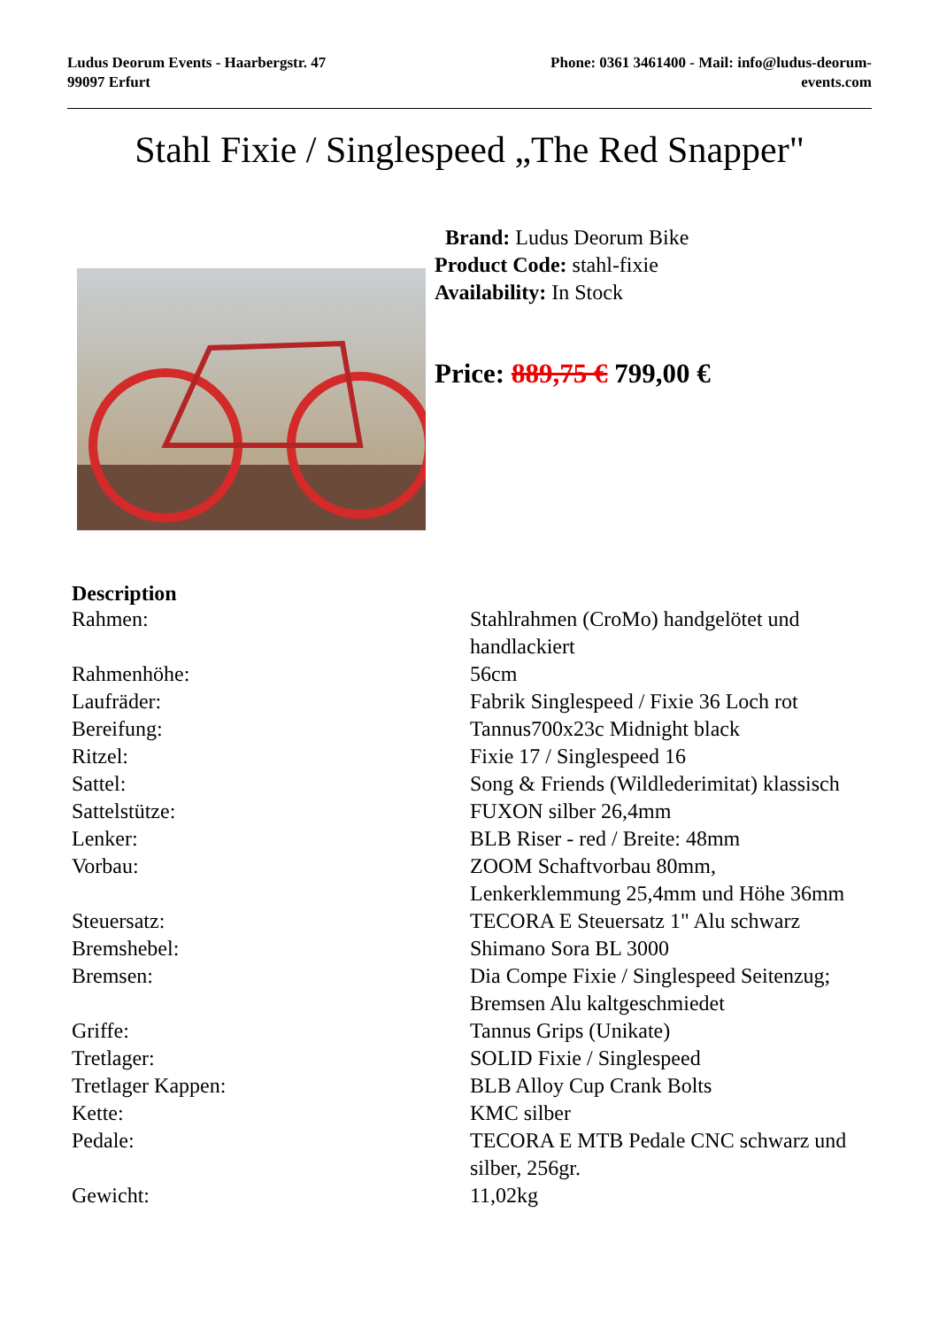Ludus Deorum Events - Haarbergstr. 47
99097 Erfurt
Phone: 0361 3461400 - Mail: info@ludus-deorum-events.com
Stahl Fixie / Singlespeed „The Red Snapper"
Brand: Ludus Deorum Bike
Product Code: stahl-fixie
Availability: In Stock
Price: 889,75 € 799,00 €
Description
| Rahmen: | Stahlrahmen (CroMo) handgelötet und handlackiert |
| Rahmenhöhe: | 56cm |
| Laufräder: | Fabrik Singlespeed / Fixie 36 Loch rot |
| Bereifung: | Tannus700x23c Midnight black |
| Ritzel: | Fixie 17 / Singlespeed 16 |
| Sattel: | Song & Friends (Wildlederimitat) klassisch |
| Sattelstütze: | FUXON silber 26,4mm |
| Lenker: | BLB Riser - red / Breite: 48mm |
| Vorbau: | ZOOM Schaftvorbau 80mm, Lenkerklemmung 25,4mm und Höhe 36mm |
| Steuersatz: | TECORA E Steuersatz 1" Alu schwarz |
| Bremshebel: | Shimano Sora BL 3000 |
| Bremsen: | Dia Compe Fixie / Singlespeed Seitenzug; Bremsen Alu kaltgeschmiedet |
| Griffe: | Tannus Grips (Unikate) |
| Tretlager: | SOLID Fixie / Singlespeed |
| Tretlager Kappen: | BLB Alloy Cup Crank Bolts |
| Kette: | KMC silber |
| Pedale: | TECORA E MTB Pedale CNC schwarz und silber, 256gr. |
| Gewicht: | 11,02kg |